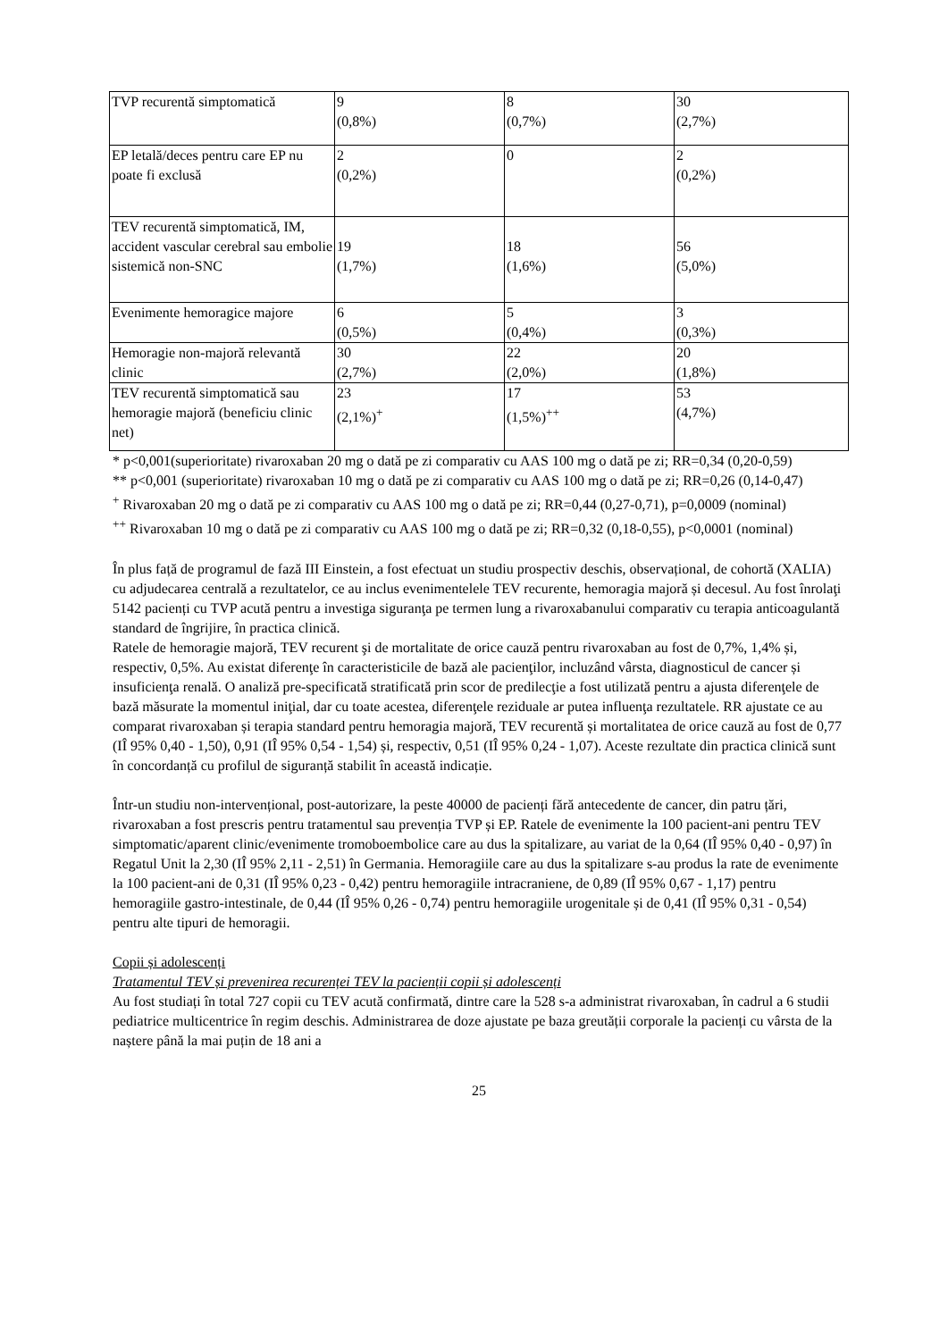| TVP recurentă simptomatică | 9 (0,8%) | 8 (0,7%) | 30 (2,7%) |
| EP letală/deces pentru care EP nu poate fi exclusă | 2 (0,2%) | 0 | 2 (0,2%) |
| TEV recurentă simptomatică, IM, accident vascular cerebral sau embolie sistemică non-SNC | 19 (1,7%) | 18 (1,6%) | 56 (5,0%) |
| Evenimente hemoragice majore | 6 (0,5%) | 5 (0,4%) | 3 (0,3%) |
| Hemoragie non-majoră relevantă clinic | 30 (2,7%) | 22 (2,0%) | 20 (1,8%) |
| TEV recurentă simptomatică sau hemoragie majoră (beneficiu clinic net) | 23 (2,1%)<sup>+</sup> | 17 (1,5%)<sup>++</sup> | 53 (4,7%) |
* p<0,001(superioritate) rivaroxaban 20 mg o dată pe zi comparativ cu AAS 100 mg o dată pe zi; RR=0,34 (0,20-0,59)
** p<0,001 (superioritate) rivaroxaban 10 mg o dată pe zi comparativ cu AAS 100 mg o dată pe zi; RR=0,26 (0,14-0,47)
<sup>+</sup> Rivaroxaban 20 mg o dată pe zi comparativ cu AAS 100 mg o dată pe zi; RR=0,44 (0,27-0,71), p=0,0009 (nominal)
<sup>++</sup> Rivaroxaban 10 mg o dată pe zi comparativ cu AAS 100 mg o dată pe zi; RR=0,32 (0,18-0,55), p<0,0001 (nominal)
În plus față de programul de fază III Einstein, a fost efectuat un studiu prospectiv deschis, observațional, de cohortă (XALIA) cu adjudecarea centrală a rezultatelor, ce au inclus evenimentelele TEV recurente, hemoragia majoră și decesul. Au fost înrolaţi 5142 pacienți cu TVP acută pentru a investiga siguranţa pe termen lung a rivaroxabanului comparativ cu terapia anticoagulantă standard de îngrijire, în practica clinică.
Ratele de hemoragie majoră, TEV recurent şi de mortalitate de orice cauză pentru rivaroxaban au fost de 0,7%, 1,4% și, respectiv, 0,5%. Au existat diferenţe în caracteristicile de bază ale pacienţilor, incluzând vârsta, diagnosticul de cancer și insuficienţa renală. O analiză pre-specificată stratificată prin scor de predilecţie a fost utilizată pentru a ajusta diferenţele de bază măsurate la momentul iniţial, dar cu toate acestea, diferenţele reziduale ar putea influenţa rezultatele. RR ajustate ce au comparat rivaroxaban și terapia standard pentru hemoragia majoră, TEV recurentă și mortalitatea de orice cauză au fost de 0,77 (IÎ 95% 0,40 - 1,50), 0,91 (IÎ 95% 0,54 - 1,54) și, respectiv, 0,51 (IÎ 95% 0,24 - 1,07). Aceste rezultate din practica clinică sunt în concordanță cu profilul de siguranță stabilit în această indicație.
Într-un studiu non-intervențional, post-autorizare, la peste 40000 de pacienți fără antecedente de cancer, din patru țări, rivaroxaban a fost prescris pentru tratamentul sau prevenția TVP și EP. Ratele de evenimente la 100 pacient-ani pentru TEV simptomatic/aparent clinic/evenimente tromoboembolice care au dus la spitalizare, au variat de la 0,64 (IÎ 95% 0,40 - 0,97) în Regatul Unit la 2,30 (IÎ 95% 2,11 - 2,51) în Germania. Hemoragiile care au dus la spitalizare s-au produs la rate de evenimente la 100 pacient-ani de 0,31 (IÎ 95% 0,23 - 0,42) pentru hemoragiile intracraniene, de 0,89 (IÎ 95% 0,67 - 1,17) pentru hemoragiile gastro-intestinale, de 0,44 (IÎ 95% 0,26 - 0,74) pentru hemoragiile urogenitale și de 0,41 (IÎ 95% 0,31 - 0,54) pentru alte tipuri de hemoragii.
Copii și adolescenți
Tratamentul TEV și prevenirea recurenței TEV la pacienții copii și adolescenți
Au fost studiați în total 727 copii cu TEV acută confirmată, dintre care la 528 s-a administrat rivaroxaban, în cadrul a 6 studii pediatrice multicentrice în regim deschis. Administrarea de doze ajustate pe baza greutății corporale la pacienți cu vârsta de la naștere până la mai puțin de 18 ani a
25